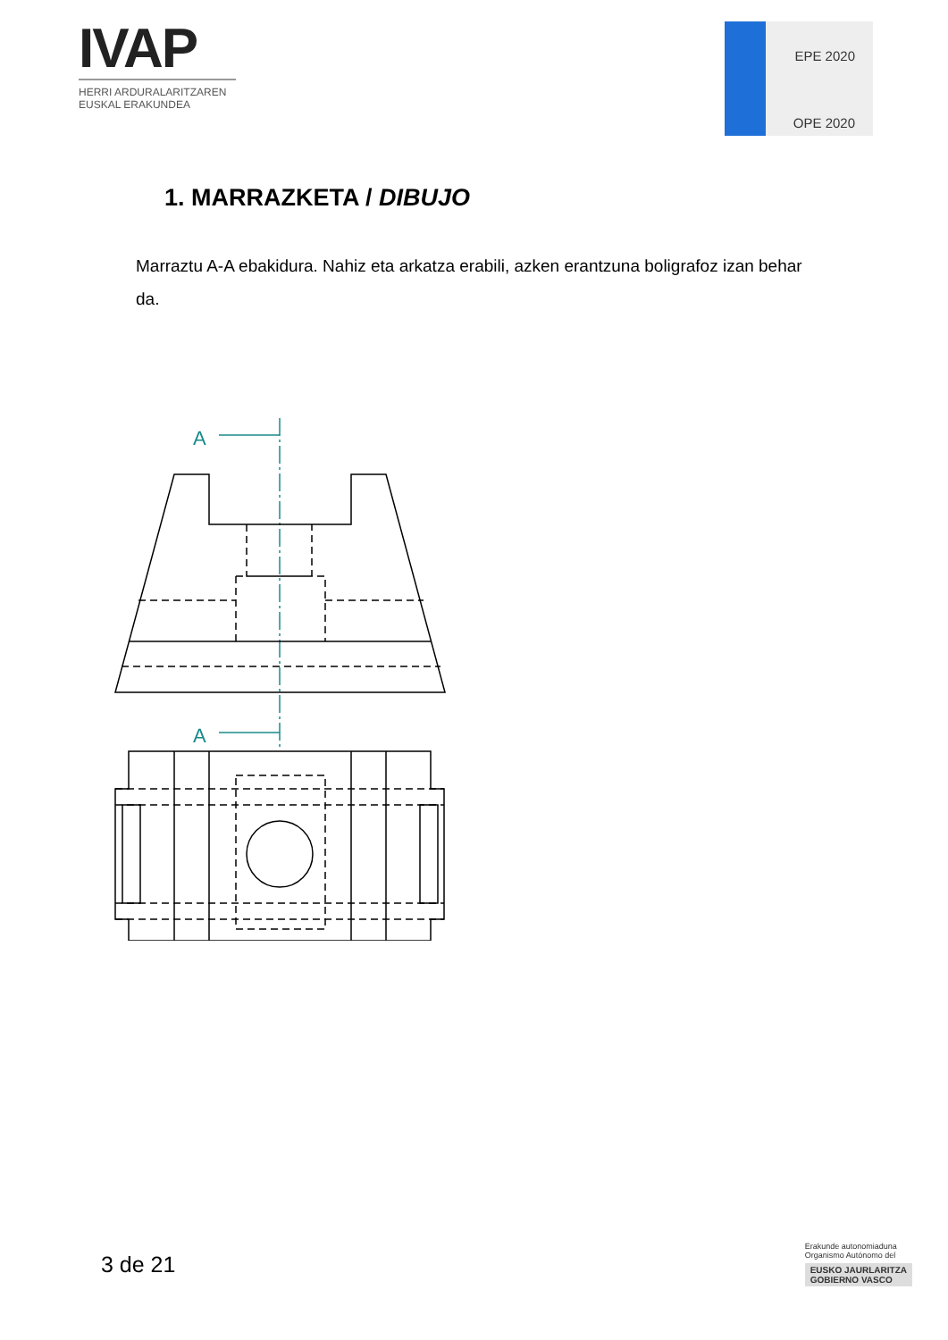IVAP
HERRI ARDURALARITZAREN
EUSKAL ERAKUNDEA
EPE 2020
OPE 2020
1. MARRAZKETA / DIBUJO
Marraztu A-A ebakidura. Nahiz eta arkatza erabili, azken erantzuna boligrafoz izan behar da.
A
A
3 de 21
Erakunde autonomiaduna
Organismo Autónomo del
EUSKO JAURLARITZA
GOBIERNO VASCO